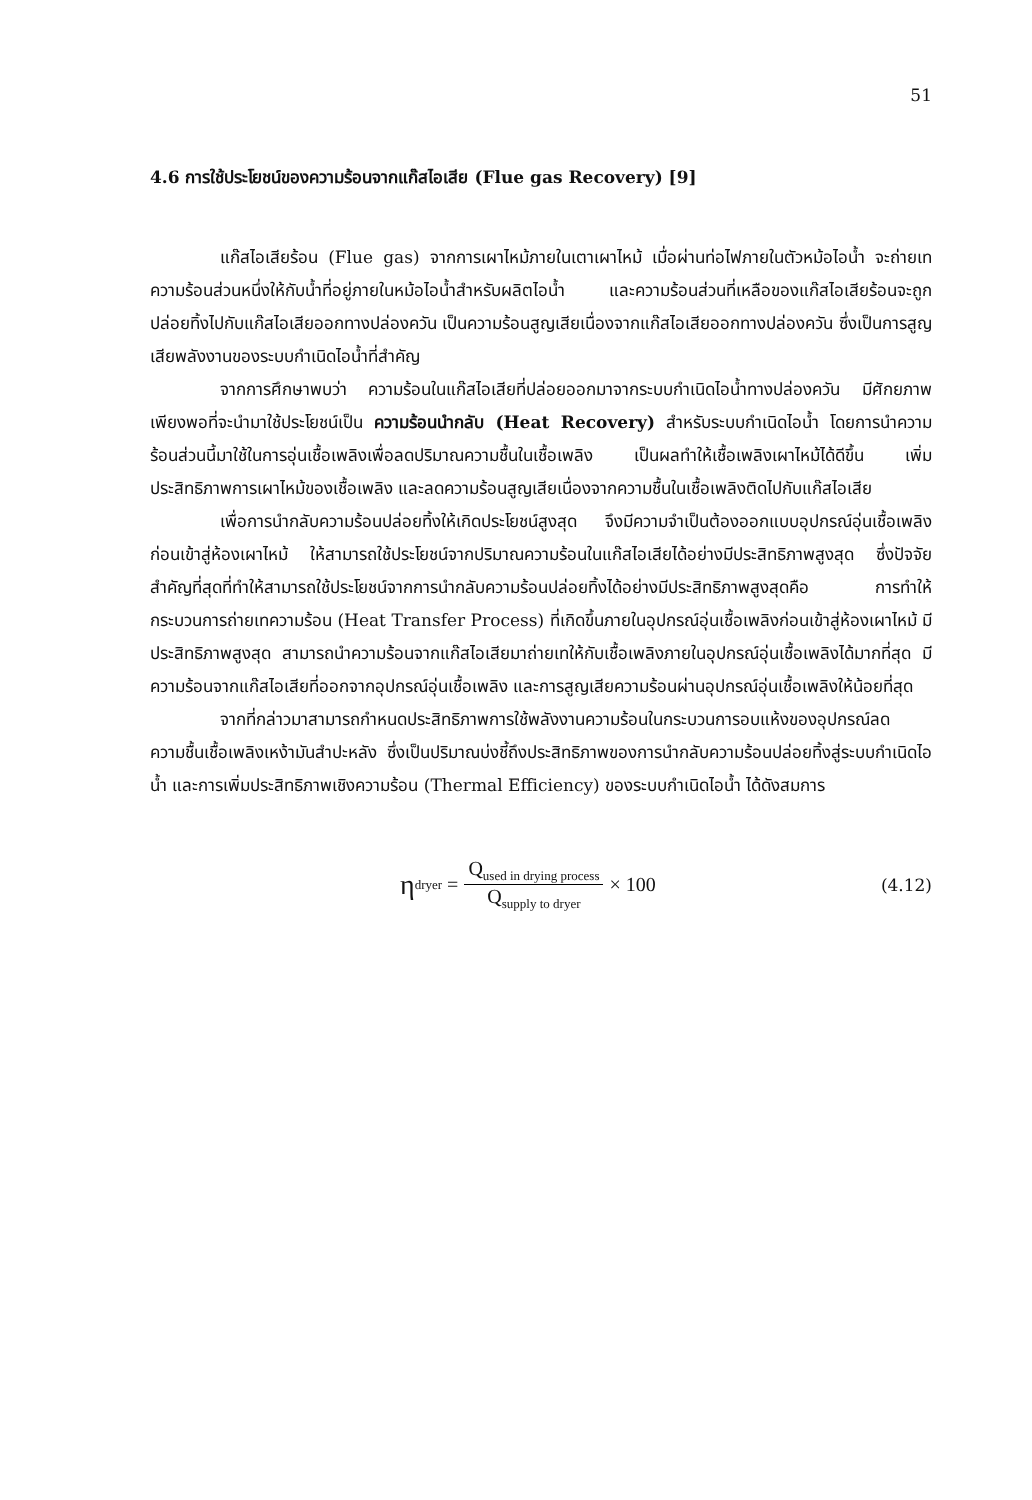51
4.6 การใช้ประโยชน์ของความร้อนจากแก๊สไอเสีย (Flue gas Recovery) [9]
แก๊สไอเสียร้อน (Flue gas) จากการเผาไหม้ภายในเตาเผาไหม้ เมื่อผ่านท่อไฟภายในตัวหม้อไอน้ำ จะถ่ายเทความร้อนส่วนหนึ่งให้กับน้ำที่อยู่ภายในหม้อไอน้ำสำหรับผลิตไอน้ำ และความร้อนส่วนที่เหลือของแก๊สไอเสียร้อนจะถูกปล่อยทิ้งไปกับแก๊สไอเสียออกทางปล่องควัน เป็นความร้อนสูญเสียเนื่องจากแก๊สไอเสียออกทางปล่องควัน ซึ่งเป็นการสูญเสียพลังงานของระบบกำเนิดไอน้ำที่สำคัญ
จากการศึกษาพบว่า ความร้อนในแก๊สไอเสียที่ปล่อยออกมาจากระบบกำเนิดไอน้ำทางปล่องควัน มีศักยภาพเพียงพอที่จะนำมาใช้ประโยชน์เป็น ความร้อนนำกลับ (Heat Recovery) สำหรับระบบกำเนิดไอน้ำ โดยการนำความร้อนส่วนนี้มาใช้ในการอุ่นเชื้อเพลิงเพื่อลดปริมาณความชื้นในเชื้อเพลิง เป็นผลทำให้เชื้อเพลิงเผาไหม้ได้ดีขึ้น เพิ่มประสิทธิภาพการเผาไหม้ของเชื้อเพลิง และลดความร้อนสูญเสียเนื่องจากความชื้นในเชื้อเพลิงติดไปกับแก๊สไอเสีย
เพื่อการนำกลับความร้อนปล่อยทิ้งให้เกิดประโยชน์สูงสุด จึงมีความจำเป็นต้องออกแบบอุปกรณ์อุ่นเชื้อเพลิงก่อนเข้าสู่ห้องเผาไหม้ ให้สามารถใช้ประโยชน์จากปริมาณความร้อนในแก๊สไอเสียได้อย่างมีประสิทธิภาพสูงสุด ซึ่งปัจจัยสำคัญที่สุดที่ทำให้สามารถใช้ประโยชน์จากการนำกลับความร้อนปล่อยทิ้งได้อย่างมีประสิทธิภาพสูงสุดคือ การทำให้กระบวนการถ่ายเทความร้อน (Heat Transfer Process) ที่เกิดขึ้นภายในอุปกรณ์อุ่นเชื้อเพลิงก่อนเข้าสู่ห้องเผาไหม้ มีประสิทธิภาพสูงสุด สามารถนำความร้อนจากแก๊สไอเสียมาถ่ายเทให้กับเชื้อเพลิงภายในอุปกรณ์อุ่นเชื้อเพลิงได้มากที่สุด มีความร้อนจากแก๊สไอเสียที่ออกจากอุปกรณ์อุ่นเชื้อเพลิง และการสูญเสียความร้อนผ่านอุปกรณ์อุ่นเชื้อเพลิงให้น้อยที่สุด
จากที่กล่าวมาสามารถกำหนดประสิทธิภาพการใช้พลังงานความร้อนในกระบวนการอบแห้งของอุปกรณ์ลดความชื้นเชื้อเพลิงเหง้ามันสำปะหลัง ซึ่งเป็นปริมาณบ่งชี้ถึงประสิทธิภาพของการนำกลับความร้อนปล่อยทิ้งสู่ระบบกำเนิดไอน้ำ และการเพิ่มประสิทธิภาพเชิงความร้อน (Thermal Efficiency) ของระบบกำเนิดไอน้ำ ได้ดังสมการ
η<sub>dryer</sub> = Q<sub>used in drying process</sub> Q<sub>supply to dryer</sub> × 100
(4.12)